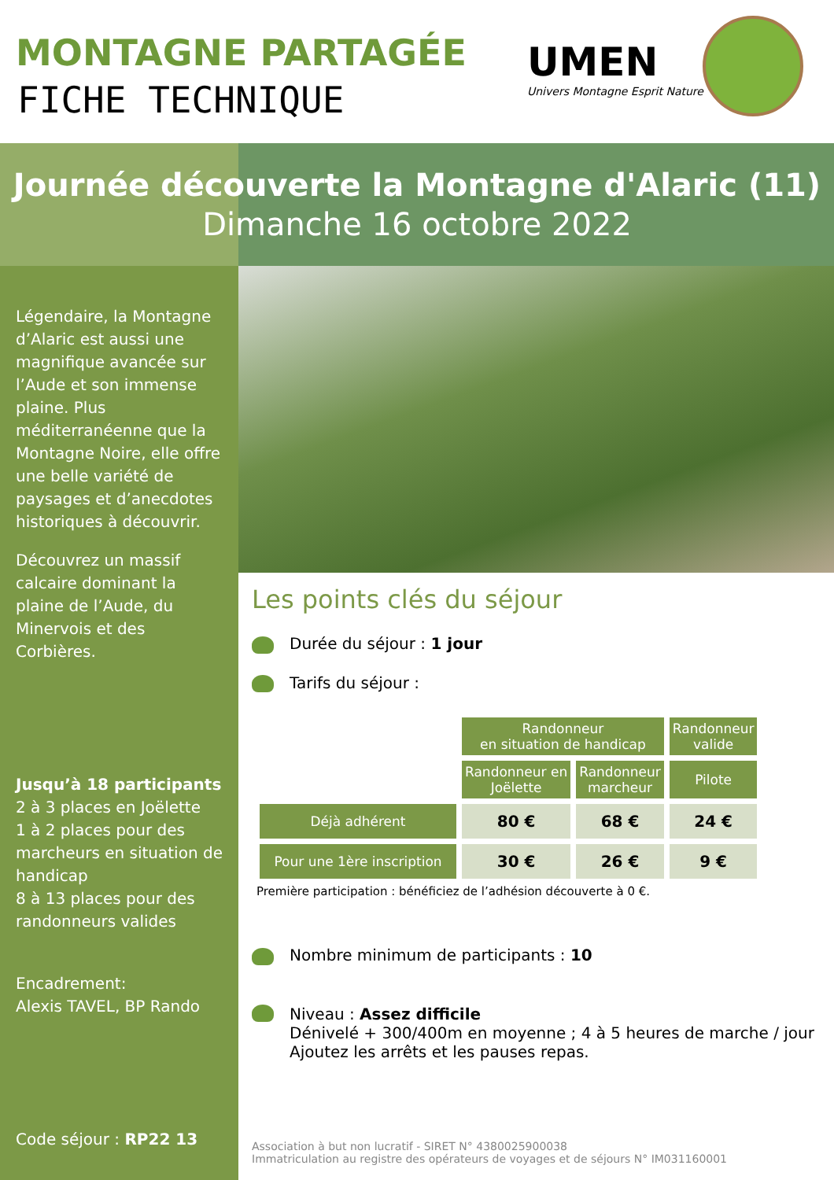MONTAGNE PARTAGÉE
FICHE TECHNIQUE
UMEN
Univers Montagne Esprit Nature
Journée découverte la Montagne d'Alaric (11)
Dimanche 16 octobre 2022
Légendaire, la Montagne d’Alaric est aussi une magnifique avancée sur l’Aude et son immense plaine. Plus méditerranéenne que la Montagne Noire, elle offre une belle variété de paysages et d’anecdotes historiques à découvrir.
Découvrez un massif calcaire dominant la plaine de l’Aude, du Minervois et des Corbières.
Jusqu’à 18 participants
2 à 3 places en Joëlette
1 à 2 places pour des marcheurs en situation de handicap
8 à 13 places pour des randonneurs valides
Encadrement:
Alexis TAVEL, BP Rando
Code séjour : RP22 13
Les points clés du séjour
Durée du séjour : 1 jour
Tarifs du séjour :
| | Randonneur en situation de handicap | | Randonneur valide |
| | Randonneur en Joëlette | Randonneur marcheur | Pilote |
| Déjà adhérent | 80 € | 68 € | 24 € |
| Pour une 1ère inscription | 30 € | 26 € | 9 € |
Première participation : bénéficiez de l’adhésion découverte à 0 €.
Nombre minimum de participants : 10
Niveau : Assez difficile
Dénivelé + 300/400m en moyenne ; 4 à 5 heures de marche / jour
Ajoutez les arrêts et les pauses repas.
Association à but non lucratif - SIRET N° 4380025900038
Immatriculation au registre des opérateurs de voyages et de séjours N° IM031160001